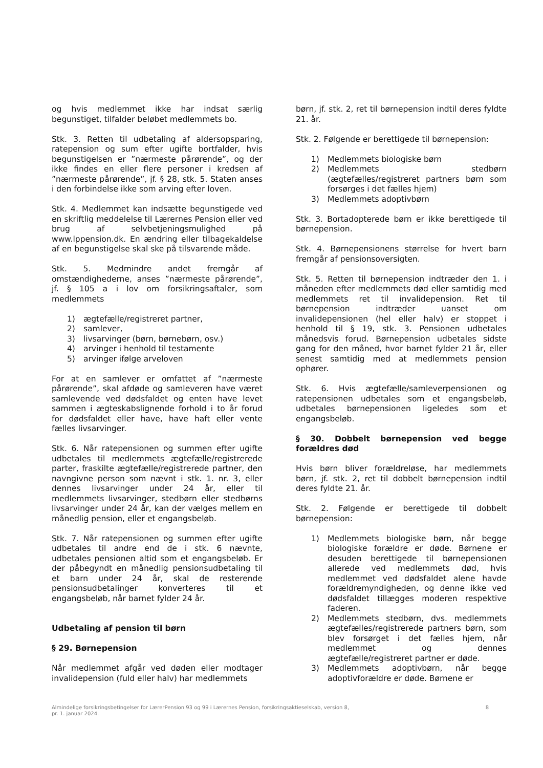og hvis medlemmet ikke har indsat særlig begunstiget, tilfalder beløbet medlemmets bo.
Stk. 3. Retten til udbetaling af aldersopsparing, ratepension og sum efter ugifte bortfalder, hvis begunstigelsen er ”nærmeste pårørende”, og der ikke findes en eller flere personer i kredsen af ”nærmeste pårørende”, jf. § 28, stk. 5. Staten anses i den forbindelse ikke som arving efter loven.
Stk. 4. Medlemmet kan indsætte begunstigede ved en skriftlig meddelelse til Lærernes Pension eller ved brug af selvbetjeningsmulighed på www.lppension.dk. En ændring eller tilbagekaldelse af en begunstigelse skal ske på tilsvarende måde.
Stk. 5. Medmindre andet fremgår af omstændighederne, anses ”nærmeste pårørende”, jf. § 105 a i lov om forsikringsaftaler, som medlemmets
1) ægtefælle/registreret partner,
2) samlever,
3) livsarvinger (børn, børnebørn, osv.)
4) arvinger i henhold til testamente
5) arvinger ifølge arveloven
For at en samlever er omfattet af ”nærmeste pårørende”, skal afdøde og samleveren have været samlevende ved dødsfaldet og enten have levet sammen i ægteskabslignende forhold i to år forud for dødsfaldet eller have, have haft eller vente fælles livsarvinger.
Stk. 6. Når ratepensionen og summen efter ugifte udbetales til medlemmets ægtefælle/registrerede parter, fraskilte ægtefælle/registrerede partner, den navngivne person som nævnt i stk. 1. nr. 3, eller dennes livsarvinger under 24 år, eller til medlemmets livsarvinger, stedbørn eller stedbørns livsarvinger under 24 år, kan der vælges mellem en månedlig pension, eller et engangsbeløb.
Stk. 7. Når ratepensionen og summen efter ugifte udbetales til andre end de i stk. 6 nævnte, udbetales pensionen altid som et engangsbeløb. Er der påbegyndt en månedlig pensionsudbetaling til et barn under 24 år, skal de resterende pensionsudbetalinger konverteres til et engangsbeløb, når barnet fylder 24 år.
Udbetaling af pension til børn
§ 29. Børnepension
Når medlemmet afgår ved døden eller modtager invalidepension (fuld eller halv) har medlemmets
børn, jf. stk. 2, ret til børnepension indtil deres fyldte 21. år.
Stk. 2. Følgende er berettigede til børnepension:
1) Medlemmets biologiske børn
2) Medlemmets stedbørn (ægtefælles/registreret partners børn som forsørges i det fælles hjem)
3) Medlemmets adoptivbørn
Stk. 3. Bortadopterede børn er ikke berettigede til børnepension.
Stk. 4. Børnepensionens størrelse for hvert barn fremgår af pensionsoversigten.
Stk. 5. Retten til børnepension indtræder den 1. i måneden efter medlemmets død eller samtidig med medlemmets ret til invalidepension. Ret til børnepension indtræder uanset om invalidepensionen (hel eller halv) er stoppet i henhold til § 19, stk. 3. Pensionen udbetales månedsvis forud. Børnepension udbetales sidste gang for den måned, hvor barnet fylder 21 år, eller senest samtidig med at medlemmets pension ophører.
Stk. 6. Hvis ægtefælle/samleverpensionen og ratepensionen udbetales som et engangsbeløb, udbetales børnepensionen ligeledes som et engangsbeløb.
§ 30. Dobbelt børnepension ved begge forældres død
Hvis børn bliver forældreløse, har medlemmets børn, jf. stk. 2, ret til dobbelt børnepension indtil deres fyldte 21. år.
Stk. 2. Følgende er berettigede til dobbelt børnepension:
1) Medlemmets biologiske børn, når begge biologiske forældre er døde. Børnene er desuden berettigede til børnepensionen allerede ved medlemmets død, hvis medlemmet ved dødsfaldet alene havde forældremyndigheden, og denne ikke ved dødsfaldet tillægges moderen respektive faderen.
2) Medlemmets stedbørn, dvs. medlemmets ægtefælles/registrerede partners børn, som blev forsørget i det fælles hjem, når medlemmet og dennes ægtefælle/registreret partner er døde.
3) Medlemmets adoptivbørn, når begge adoptivforældre er døde. Børnene er
Almindelige forsikringsbetingelser for LærerPension 93 og 99 i Lærernes Pension, forsikringsaktieselskab, version 8,
pr. 1. januar 2024.
8